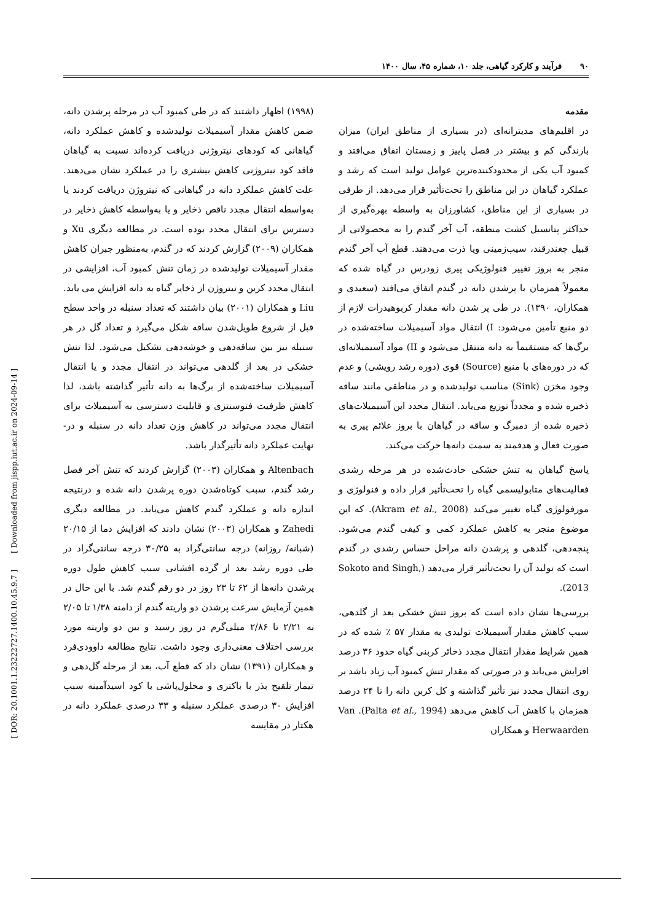۹۰فرآیند و کارکرد گیاهی، جلد ۱۰، شماره ۴۵، سال ۱۴۰۰
[ DOR: 20.1001.1.23222727.1400.10.45.9.7 ] [ Downloaded from jispp.iut.ac.ir on 2024-09-14 ]
مقدمه
در اقلیم‌های مدیترانه‌ای (در بسیاری از مناطق ایران) میزان بارندگی کم و بیشتر در فصل پاییز و زمستان اتفاق می‌افتد و کمبود آب یکی از محدودکننده‌ترین عوامل تولید است که رشد و عملکرد گیاهان در این مناطق را تحت‌تأثیر قرار می‌دهد. از طرفی در بسیاری از این مناطق، کشاورزان به واسطه بهره‌گیری از حداکثر پتانسیل کشت منطقه، آب آخر گندم را به محصولاتی از قبیل چغندرقند، سیب‌زمینی ویا ذرت می‌دهند. قطع آب آخر گندم منجر به بروز تغییر فنولوژیکی پیری زودرس در گیاه شده که معمولاً همزمان با پرشدن دانه در گندم اتفاق می‌افتد (سعیدی و همکاران، ۱۳۹۰). در طی پر شدن دانه مقدار کربوهیدرات لازم از دو منبع تأمین می‌شود: I) انتقال مواد آسیمیلات ساخته‌شده در برگ‌ها که مستقیماً به دانه منتقل می‌شود و II) مواد آسیمیلاته‌ای که در دوره‌های با منبع (Source) قوی (دوره رشد رویشی) و عدم وجود مخزن (Sink) مناسب تولیدشده و در مناطقی مانند ساقه ذخیره شده و مجدداً توزیع می‌یابد. انتقال مجدد این آسیمیلات‌های ذخیره شده از دمبرگ و ساقه در گیاهان با بروز علائم پیری به صورت فعال و هدفمند به سمت دانه‌ها حرکت می‌کند.
پاسخ گیاهان به تنش خشکی حادث‌شده در هر مرحله رشدی فعالیت‌های متابولیسمی گیاه را تحت‌تأثیر قرار داده و فنولوژی و مورفولوژی گیاه تغییر می‌کند (Akram et al., 2008). که این موضوع منجر به کاهش عملکرد کمی و کیفی گندم می‌شود. پنجه‌دهی، گلدهی و پرشدن دانه مراحل حساس رشدی در گندم است که تولید آن را تحت‌تأثیر قرار می‌دهد (Sokoto and Singh, 2013).
بررسی‌ها نشان داده است که بروز تنش خشکی بعد از گلدهی، سبب کاهش مقدار آسیمیلات تولیدی به مقدار ۵۷ ٪ شده که در همین شرایط مقدار انتقال مجدد ذخائر کربنی گیاه حدود ۳۶ درصد افزایش می‌یابد و در صورتی که مقدار تنش کمبود آب زیاد باشد بر روی انتقال مجدد نیز تأثیر گذاشته و کل کربن دانه را تا ۲۴ درصد همزمان با کاهش آب کاهش می‌دهد (Palta et al., 1994). Van Herwaarden و همکاران
(۱۹۹۸) اظهار داشتند که در طی کمبود آب در مرحله پرشدن دانه، ضمن کاهش مقدار آسیمیلات تولیدشده و کاهش عملکرد دانه، گیاهانی که کودهای نیتروژنی دریافت کرده‌اند نسبت به گیاهان فاقد کود نیتروژنی کاهش بیشتری را در عملکرد نشان می‌دهند. علت کاهش عملکرد دانه در گیاهانی که نیتروژن دریافت کردند یا به‌واسطه انتقال مجدد ناقص ذخایر و یا به‌واسطه کاهش ذخایر در دسترس برای انتقال مجدد بوده است. در مطالعه دیگری Xu و همکاران (۲۰۰۹) گزارش کردند که در گندم، به‌منظور جبران کاهش مقدار آسیمیلات تولیدشده در زمان تنش کمبود آب، افزایشی در انتقال مجدد کربن و نیتروژن از ذخایر گیاه به دانه افزایش می یابد. Liu و همکاران (۲۰۰۱) بیان داشتند که تعداد سنبله در واحد سطح قبل از شروع طویل‌شدن ساقه شکل می‌گیرد و تعداد گل در هر سنبله نیز بین ساقه‌دهی و خوشه‌دهی تشکیل می‌شود. لذا تنش خشکی در بعد از گلدهی می‌تواند در انتقال مجدد و یا انتقال آسیمیلات ساخته‌شده از برگ‌ها به دانه تأثیر گذاشته باشد، لذا کاهش ظرفیت فتوسنتزی و قابلیت دسترسی به آسیمیلات برای انتقال مجدد می‌تواند در کاهش وزن تعداد دانه در سنبله و در-نهایت عملکرد دانه تأثیرگذار باشد.
Altenbach و همکاران (۲۰۰۳) گزارش کردند که تنش آخر فصل رشد گندم، سبب کوتاه‌شدن دوره پرشدن دانه شده و درنتیجه اندازه دانه و عملکرد گندم کاهش می‌یابد. در مطالعه دیگری Zahedi و همکاران (۲۰۰۳) نشان دادند که افزایش دما از ۲۰/۱۵ (شبانه/ روزانه) درجه سانتی‌گراد به ۳۰/۲۵ درجه سانتی‌گراد در طی دوره رشد بعد از گرده افشانی سبب کاهش طول دوره پرشدن دانه‌ها از ۶۲ تا ۲۳ روز در دو رقم گندم شد. با این حال در همین آزمایش سرعت پرشدن دو واریته گندم از دامنه ۱/۳۸ تا ۲/۰۵ به ۲/۲۱ تا ۲/۸۶ میلی‌گرم در روز رسید و بین دو واریته مورد بررسی اختلاف معنی‌داری وجود داشت. نتایج مطالعه داوودی‌فرد و همکاران (۱۳۹۱) نشان داد که قطع آب، بعد از مرحله گل‌دهی و تیمار تلقیح بذر با باکتری و محلول‌پاشی با کود اسیدآمینه سبب افزایش ۳۰ درصدی عملکرد سنبله و ۳۳ درصدی عملکرد دانه در هکتار در مقایسه